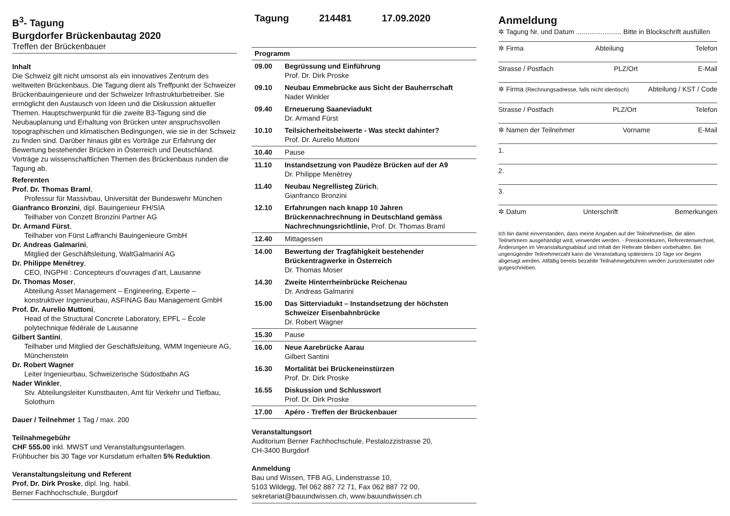B<sup>3</sup>- Tagung
Burgdorfer Brückenbautag 2020
Treffen der Brückenbauer
Inhalt
Die Schweiz gilt nicht umsonst als ein innovatives Zentrum des weltweiten Brückenbaus. Die Tagung dient als Treffpunkt der Schweizer Brückenbauingenieure und der Schweizer Infrastrukturbetreiber. Sie ermöglicht den Austausch von Ideen und die Diskussion aktueller Themen. Hauptschwerpunkt für die zweite B3-Tagung sind die Neubauplanung und Erhaltung von Brücken unter anspruchsvollen topographischen und klimatischen Bedingungen, wie sie in der Schweiz zu finden sind. Darüber hinaus gibt es Vorträge zur Erfahrung der Bewertung bestehender Brücken in Österreich und Deutschland. Vorträge zu wissenschaftlichen Themen des Brückenbaus runden die Tagung ab.
Referenten
Prof. Dr. Thomas Braml,
Professur für Massivbau, Universität der Bundeswehr München
Gianfranco Bronzini, dipl. Bauingenieur FH/SIA
Teilhaber von Conzett Bronzini Partner AG
Dr. Armand Fürst,
Teilhaber von Fürst Laffranchi Bauingenieure GmbH
Dr. Andreas Galmarini,
Mitglied der Geschäftsleitung, WaltGalmarini AG
Dr. Philippe Menétrey,
CEO, INGPHI : Concepteurs d’ouvrages d’art, Lausanne
Dr. Thomas Moser,
Abteilung Asset Management – Engineering, Experte – konstruktiver Ingenieurbau, ASFINAG Bau Management GmbH
Prof. Dr. Aurelio Muttoni,
Head of the Structural Concrete Laboratory, EPFL – École polytechnique fédérale de Lausanne
Gilbert Santini,
Teilhaber und Mitglied der Geschäftsleitung, WMM Ingenieure AG, Münchenstein
Dr. Robert Wagner
Leiter Ingenieurbau, Schweizerische Südostbahn AG
Nader Winkler,
Stv. Abteilungsleiter Kunstbauten, Amt für Verkehr und Tiefbau, Solothurn
Dauer / Teilnehmer 1 Tag / max. 200
Teilnahmegebühr
CHF 555.00 inkl. MWST und Veranstaltungsunterlagen.
Frühbucher bis 30 Tage vor Kursdatum erhalten 5% Reduktion.
Veranstaltungsleitung und Referent
Prof. Dr. Dirk Proske, dipl. Ing. habil.
Berner Fachhochschule, Burgdorf
Tagung 214481 17.09.2020
| Programm | |
| --- | --- |
| 09.00 | Begrüssung und Einführung Prof. Dr. Dirk Proske |
| 09.10 | Neubau Emmebrücke aus Sicht der Bauherrschaft Nader Winkler |
| 09.40 | Erneuerung Saaneviadukt Dr. Armand Fürst |
| 10.10 | Teilsicherheitsbeiwerte - Was steckt dahinter? Prof. Dr. Aurelio Muttoni |
| 10.40 | Pause |
| 11.10 | Instandsetzung von Paudèze Brücken auf der A9 Dr. Philippe Menétrey |
| 11.40 | Neubau Negrellisteg Zürich , Gianfranco Bronzini |
| 12.10 | Erfahrungen nach knapp 10 Jahren Brückennachrechnung in Deutschland gemäss Nachrechnungsrichtlinie, Prof. Dr. Thomas Braml |
| 12.40 | Mittagessen |
| 14.00 | Bewertung der Tragfähigkeit bestehender Brückentragwerke in Österreich Dr. Thomas Moser |
| 14.30 | Zweite Hinterrheinbrücke Reichenau Dr. Andreas Galmarini |
| 15.00 | Das Sitterviadukt – Instandsetzung der höchsten Schweizer Eisenbahnbrücke Dr. Robert Wagner |
| 15.30 | Pause |
| 16.00 | Neue Aarebrücke Aarau Gilbert Santini |
| 16.30 | Mortalität bei Brückeneinstürzen Prof. Dr. Dirk Proske |
| 16.55 | Diskussion und Schlusswort Prof. Dr. Dirk Proske |
| 17.00 | Apéro - Treffen der Brückenbauer |
Veranstaltungsort
Auditorium Berner Fachhochschule, Pestalozzistrasse 20,
CH-3400 Burgdorf
Anmeldung
Bau und Wissen, TFB AG, Lindenstrasse 10,
5103 Wildegg, Tel 062 887 72 71, Fax 062 887 72 00,
sekretariat@bauundwissen.ch, www.bauundwissen.ch
Anmeldung
✲ Tagung Nr. und Datum ........................ Bitte in Blockschrift ausfüllen
✲ Firma Abteilung Telefon
Strasse / Postfach PLZ/Ort E-Mail
✲ Firma (Rechnungsadresse, falls nicht identisch) Abteilung / KST / Code
Strasse / Postfach PLZ/Ort Telefon
✲ Namen der Teilnehmer Vorname E-Mail
1.
2.
3.
✲ Datum Unterschrift Bemerkungen
Ich bin damit einverstanden, dass meine Angaben auf der Teilnehmerliste, die allen Teilnehmern ausgehändigt wird, verwendet werden. - Preiskorrekturen, Referentenwechsel, Änderungen im Veranstaltungsablauf und Inhalt der Referate bleiben vorbehalten. Bei ungenügender Teilnehmerzahl kann die Veranstaltung spätestens 10 Tage vor Beginn abgesagt werden. Allfällig bereits bezahlte Teilnahmegebühren werden zurückerstattet oder gutgeschrieben.